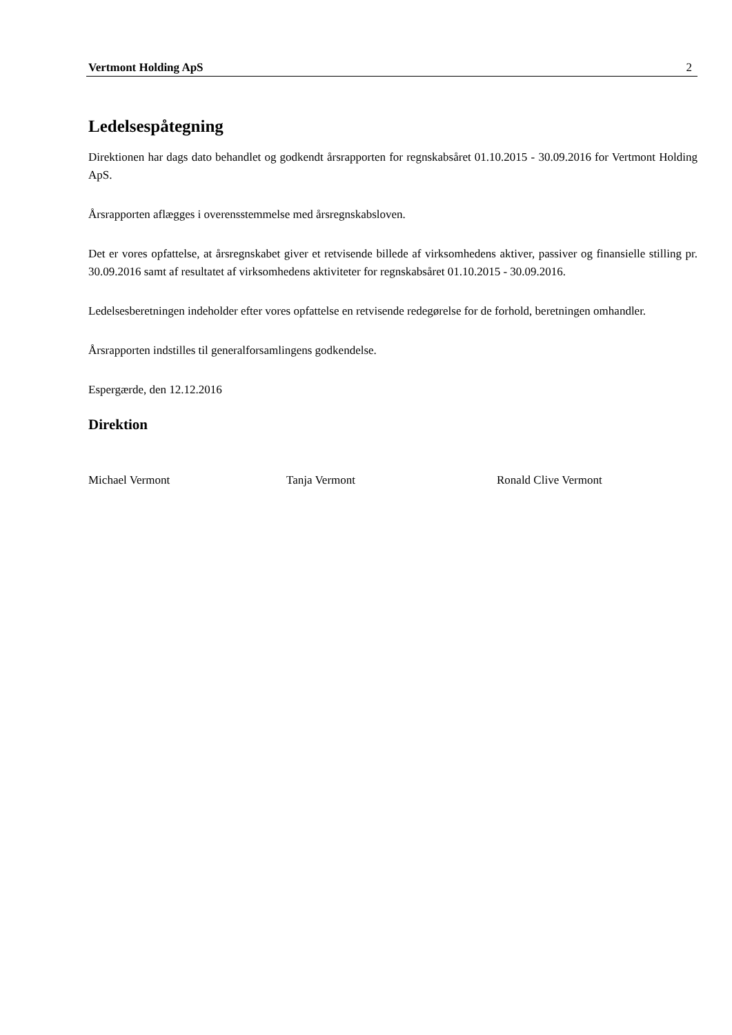Vertmont Holding ApS 2
Ledelsespåtegning
Direktionen har dags dato behandlet og godkendt årsrapporten for regnskabsåret 01.10.2015 - 30.09.2016 for Vertmont Holding ApS.
Årsrapporten aflægges i overensstemmelse med årsregnskabsloven.
Det er vores opfattelse, at årsregnskabet giver et retvisende billede af virksomhedens aktiver, passiver og finansielle stilling pr. 30.09.2016 samt af resultatet af virksomhedens aktiviteter for regnskabsåret 01.10.2015 - 30.09.2016.
Ledelsesberetningen indeholder efter vores opfattelse en retvisende redegørelse for de forhold, beretningen omhandler.
Årsrapporten indstilles til generalforsamlingens godkendelse.
Espergærde, den 12.12.2016
Direktion
Michael Vermont Tanja Vermont Ronald Clive Vermont